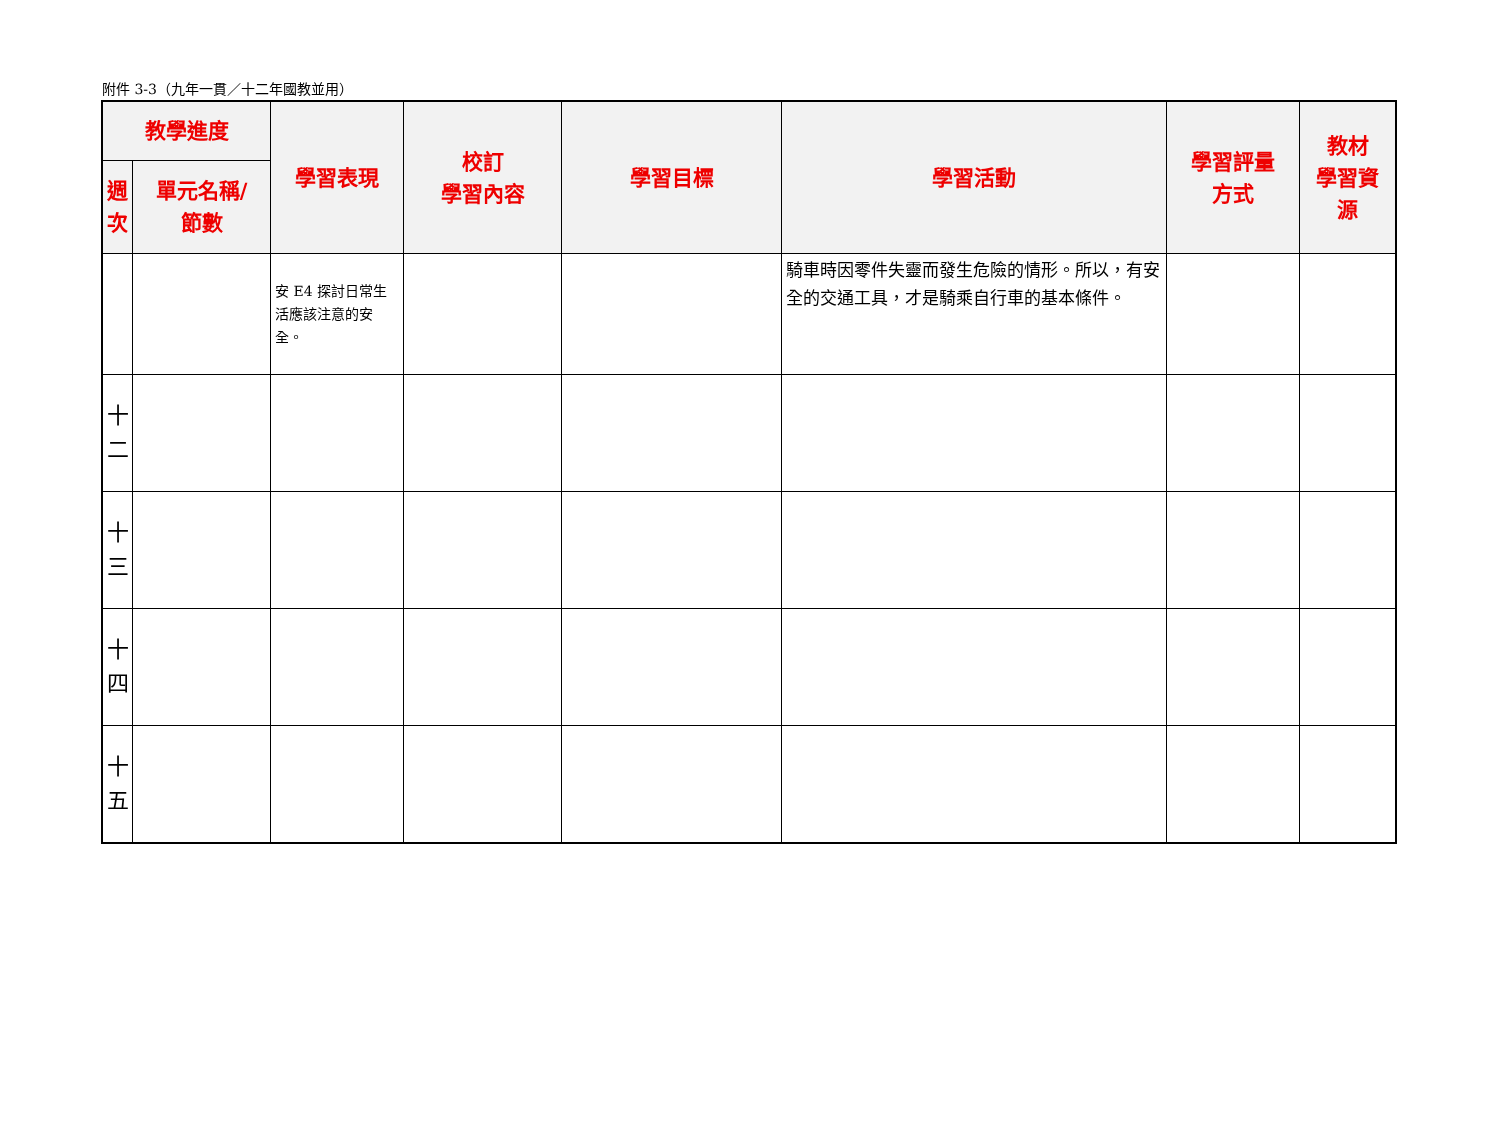附件 3-3（九年一貫／十二年國教並用）
| 教學進度 | | 學習表現 | 校訂 學習內容 | 學習目標 | 學習活動 | 學習評量 方式 | 教材 學習資 源 |
| --- | --- | --- | --- | --- | --- | --- | --- |
| 週 次 | 單元名稱/ 節數 | | | | | | |
| | | 安 E4 探討日常生活應該注意的安全。 | | | 騎車時因零件失靈而發生危險的情形。所以，有安全的交通工具，才是騎乘自行車的基本條件。 | | |
| 十 二 | | | | | | | |
| 十 三 | | | | | | | |
| 十 四 | | | | | | | |
| 十 五 | | | | | | | |